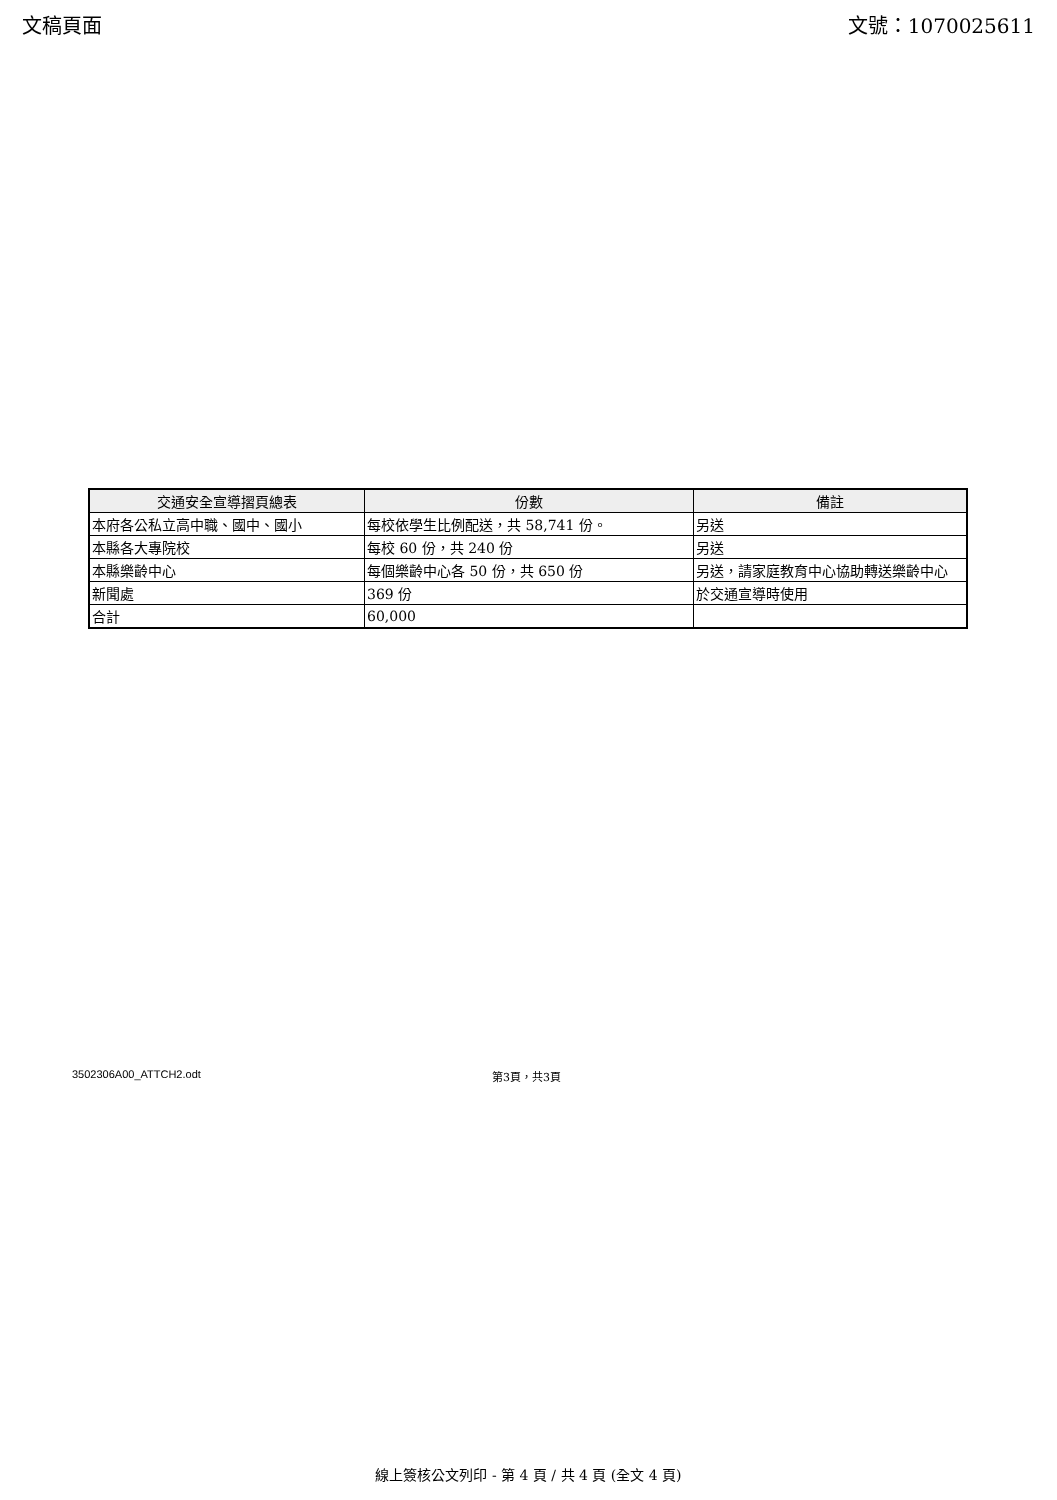文稿頁面 文號：1070025611
| 交通安全宣導摺頁總表 | 份數 | 備註 |
| --- | --- | --- |
| 本府各公私立高中職、國中、國小 | 每校依學生比例配送，共 58,741 份。 | 另送 |
| 本縣各大專院校 | 每校 60 份，共 240 份 | 另送 |
| 本縣樂齡中心 | 每個樂齡中心各 50 份，共 650 份 | 另送，請家庭教育中心協助轉送樂齡中心 |
| 新聞處 | 369 份 | 於交通宣導時使用 |
| 合計 | 60,000 | |
3502306A00_ATTCH2.odt 第3頁，共3頁
線上簽核公文列印 - 第 4 頁 / 共 4 頁 (全文 4 頁)